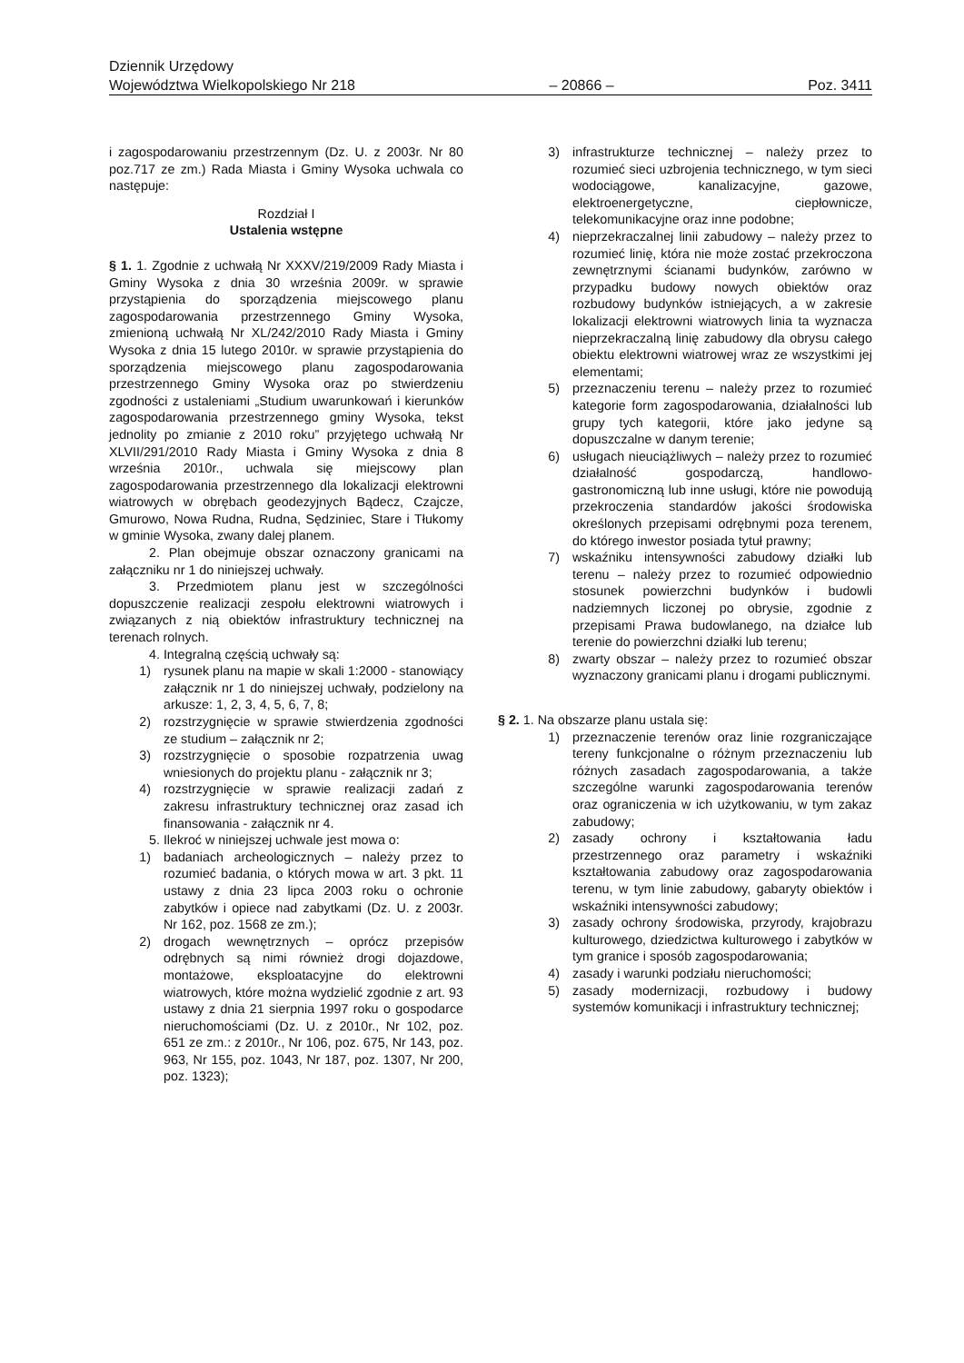Dziennik Urzędowy
Województwa Wielkopolskiego Nr 218 – 20866 – Poz. 3411
i zagospodarowaniu przestrzennym (Dz. U. z 2003r. Nr 80 poz.717 ze zm.) Rada Miasta i Gminy Wysoka uchwala co następuje:
Rozdział I
Ustalenia wstępne
§ 1. 1. Zgodnie z uchwałą Nr XXXV/219/2009 Rady Miasta i Gminy Wysoka z dnia 30 września 2009r. w sprawie przystąpienia do sporządzenia miejscowego planu zagospodarowania przestrzennego Gminy Wysoka, zmienioną uchwałą Nr XL/242/2010 Rady Miasta i Gminy Wysoka z dnia 15 lutego 2010r. w sprawie przystąpienia do sporządzenia miejscowego planu zagospodarowania przestrzennego Gminy Wysoka oraz po stwierdzeniu zgodności z ustaleniami „Studium uwarunkowań i kierunków zagospodarowania przestrzennego gminy Wysoka, tekst jednolity po zmianie z 2010 roku” przyjętego uchwałą Nr XLVII/291/2010 Rady Miasta i Gminy Wysoka z dnia 8 września 2010r., uchwala się miejscowy plan zagospodarowania przestrzennego dla lokalizacji elektrowni wiatrowych w obrębach geodezyjnych Bądecz, Czajcze, Gmurowo, Nowa Rudna, Rudna, Sędziniec, Stare i Tłukomy w gminie Wysoka, zwany dalej planem.
2. Plan obejmuje obszar oznaczony granicami na załączniku nr 1 do niniejszej uchwały.
3. Przedmiotem planu jest w szczególności dopuszczenie realizacji zespołu elektrowni wiatrowych i związanych z nią obiektów infrastruktury technicznej na terenach rolnych.
4. Integralną częścią uchwały są:
1) rysunek planu na mapie w skali 1:2000 - stanowiący załącznik nr 1 do niniejszej uchwały, podzielony na arkusze: 1, 2, 3, 4, 5, 6, 7, 8;
2) rozstrzygnięcie w sprawie stwierdzenia zgodności ze studium – załącznik nr 2;
3) rozstrzygnięcie o sposobie rozpatrzenia uwag wniesionych do projektu planu - załącznik nr 3;
4) rozstrzygnięcie w sprawie realizacji zadań z zakresu infrastruktury technicznej oraz zasad ich finansowania - załącznik nr 4.
5. Ilekroć w niniejszej uchwale jest mowa o:
1) badaniach archeologicznych – należy przez to rozumieć badania, o których mowa w art. 3 pkt. 11 ustawy z dnia 23 lipca 2003 roku o ochronie zabytków i opiece nad zabytkami (Dz. U. z 2003r. Nr 162, poz. 1568 ze zm.);
2) drogach wewnętrznych – oprócz przepisów odrębnych są nimi również drogi dojazdowe, montażowe, eksploatacyjne do elektrowni wiatrowych, które można wydzielić zgodnie z art. 93 ustawy z dnia 21 sierpnia 1997 roku o gospodarce nieruchomościami (Dz. U. z 2010r., Nr 102, poz. 651 ze zm.: z 2010r., Nr 106, poz. 675, Nr 143, poz. 963, Nr 155, poz. 1043, Nr 187, poz. 1307, Nr 200, poz. 1323);
3) infrastrukturze technicznej – należy przez to rozumieć sieci uzbrojenia technicznego, w tym sieci wodociągowe, kanalizacyjne, gazowe, elektroenergetyczne, ciepłownicze, telekomunikacyjne oraz inne podobne;
4) nieprzekraczalnej linii zabudowy – należy przez to rozumieć linię, która nie może zostać przekroczona zewnętrznymi ścianami budynków, zarówno w przypadku budowy nowych obiektów oraz rozbudowy budynków istniejących, a w zakresie lokalizacji elektrowni wiatrowych linia ta wyznacza nieprzekraczalną linię zabudowy dla obrysu całego obiektu elektrowni wiatrowej wraz ze wszystkimi jej elementami;
5) przeznaczeniu terenu – należy przez to rozumieć kategorie form zagospodarowania, działalności lub grupy tych kategorii, które jako jedyne są dopuszczalne w danym terenie;
6) usługach nieuciążliwych – należy przez to rozumieć działalność gospodarczą, handlowo-gastronomiczną lub inne usługi, które nie powodują przekroczenia standardów jakości środowiska określonych przepisami odrębnymi poza terenem, do którego inwestor posiada tytuł prawny;
7) wskaźniku intensywności zabudowy działki lub terenu – należy przez to rozumieć odpowiednio stosunek powierzchni budynków i budowli nadziemnych liczonej po obrysie, zgodnie z przepisami Prawa budowlanego, na działce lub terenie do powierzchni działki lub terenu;
8) zwarty obszar – należy przez to rozumieć obszar wyznaczony granicami planu i drogami publicznymi.
§ 2. 1. Na obszarze planu ustala się:
1) przeznaczenie terenów oraz linie rozgraniczające tereny funkcjonalne o różnym przeznaczeniu lub różnych zasadach zagospodarowania, a także szczególne warunki zagospodarowania terenów oraz ograniczenia w ich użytkowaniu, w tym zakaz zabudowy;
2) zasady ochrony i kształtowania ładu przestrzennego oraz parametry i wskaźniki kształtowania zabudowy oraz zagospodarowania terenu, w tym linie zabudowy, gabaryty obiektów i wskaźniki intensywności zabudowy;
3) zasady ochrony środowiska, przyrody, krajobrazu kulturowego, dziedzictwa kulturowego i zabytków w tym granice i sposób zagospodarowania;
4) zasady i warunki podziału nieruchomości;
5) zasady modernizacji, rozbudowy i budowy systemów komunikacji i infrastruktury technicznej;